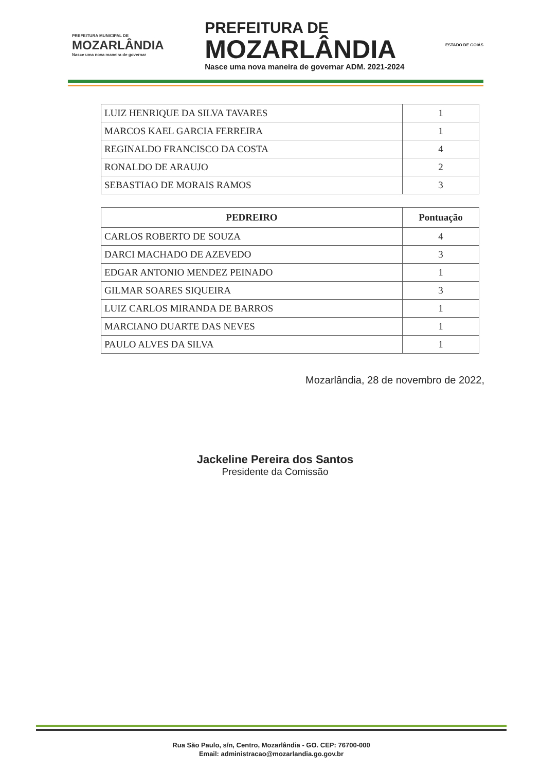PREFEITURA MUNICIPAL DE
MOZARLÂNDIA
Nasce uma nova maneira de governar
PREFEITURA DE
MOZARLÂNDIA
Nasce uma nova maneira de governar ADM. 2021-2024
ESTADO DE GOIÁS
| LUIZ HENRIQUE DA SILVA TAVARES | 1 |
| MARCOS KAEL GARCIA FERREIRA | 1 |
| REGINALDO FRANCISCO DA COSTA | 4 |
| RONALDO DE ARAUJO | 2 |
| SEBASTIAO DE MORAIS RAMOS | 3 |
| PEDREIRO | Pontuação |
| --- | --- |
| CARLOS ROBERTO DE SOUZA | 4 |
| DARCI MACHADO DE AZEVEDO | 3 |
| EDGAR ANTONIO MENDEZ PEINADO | 1 |
| GILMAR SOARES SIQUEIRA | 3 |
| LUIZ CARLOS MIRANDA DE BARROS | 1 |
| MARCIANO DUARTE DAS NEVES | 1 |
| PAULO ALVES DA SILVA | 1 |
Mozarlândia, 28 de novembro de 2022,
Jackeline Pereira dos Santos
Presidente da Comissão
Rua São Paulo, s/n, Centro, Mozarlândia - GO. CEP: 76700-000
Email: administracao@mozarlandia.go.gov.br